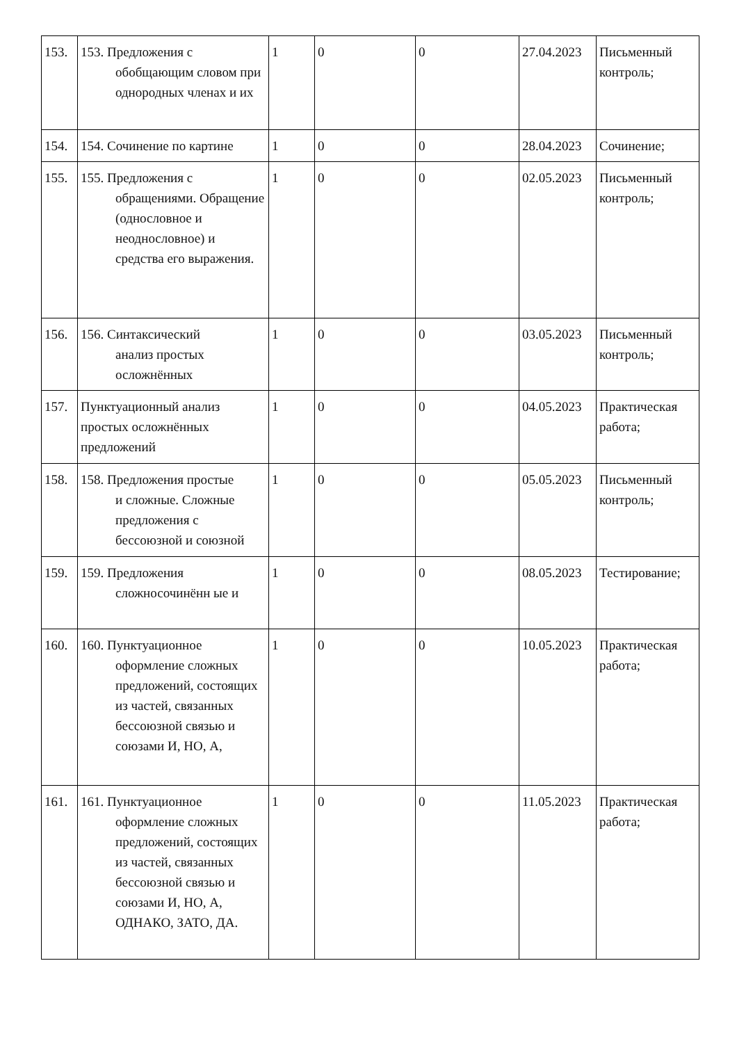| 153. | 153. Предложения с обобщающим словом при однородных членах и их | 1 | 0 | 0 | 27.04.2023 | Письменный контроль; |
| 154. | 154. Сочинение по картине | 1 | 0 | 0 | 28.04.2023 | Сочинение; |
| 155. | 155. Предложения с обращениями. Обращение (однословное и неоднословное) и средства его выражения. | 1 | 0 | 0 | 02.05.2023 | Письменный контроль; |
| 156. | 156. Синтаксический анализ простых осложнённых | 1 | 0 | 0 | 03.05.2023 | Письменный контроль; |
| 157. | Пунктуационный анализ простых осложнённых предложений | 1 | 0 | 0 | 04.05.2023 | Практическая работа; |
| 158. | 158. Предложения простые и сложные. Сложные предложения с бессоюзной и союзной | 1 | 0 | 0 | 05.05.2023 | Письменный контроль; |
| 159. | 159. Предложения сложносочинённ ые и | 1 | 0 | 0 | 08.05.2023 | Тестирование; |
| 160. | 160. Пунктуационное оформление сложных предложений, состоящих из частей, связанных бессоюзной связью и союзами И, НО, А, | 1 | 0 | 0 | 10.05.2023 | Практическая работа; |
| 161. | 161. Пунктуационное оформление сложных предложений, состоящих из частей, связанных бессоюзной связью и союзами И, НО, А, ОДНАКО, ЗАТО, ДА. | 1 | 0 | 0 | 11.05.2023 | Практическая работа; |